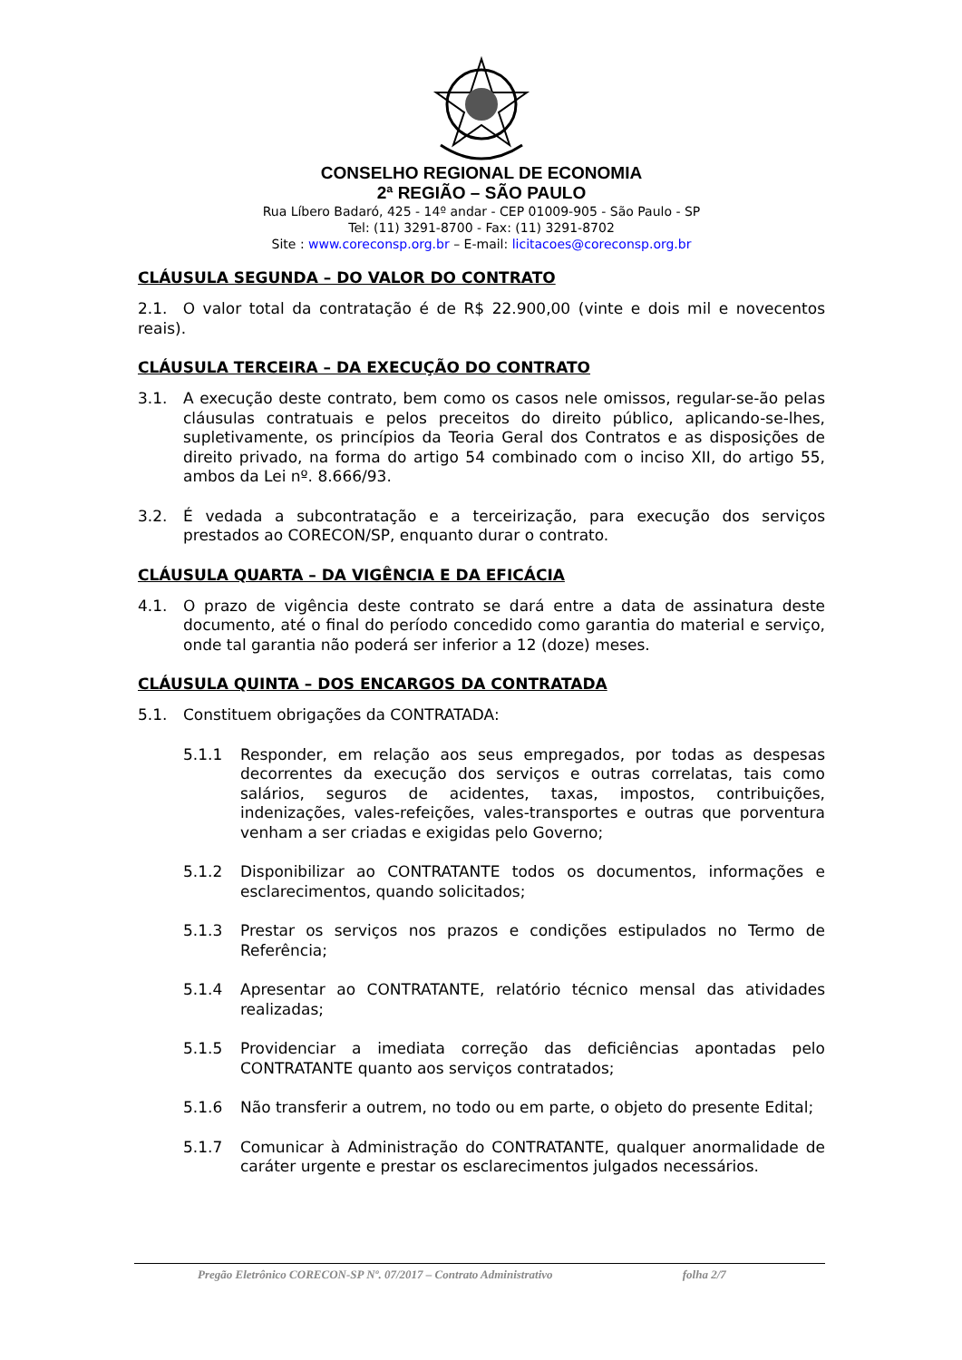CONSELHO REGIONAL DE ECONOMIA
2ª REGIÃO – SÃO PAULO
Rua Líbero Badaró, 425 - 14º andar - CEP 01009-905 - São Paulo - SP
Tel: (11) 3291-8700 - Fax: (11) 3291-8702
Site : www.coreconsp.org.br – E-mail: licitacoes@coreconsp.org.br
CLÁUSULA SEGUNDA – DO VALOR DO CONTRATO
2.1. O valor total da contratação é de R$ 22.900,00 (vinte e dois mil e novecentos reais).
CLÁUSULA TERCEIRA – DA EXECUÇÃO DO CONTRATO
3.1. A execução deste contrato, bem como os casos nele omissos, regular-se-ão pelas cláusulas contratuais e pelos preceitos do direito público, aplicando-se-lhes, supletivamente, os princípios da Teoria Geral dos Contratos e as disposições de direito privado, na forma do artigo 54 combinado com o inciso XII, do artigo 55, ambos da Lei nº. 8.666/93.
3.2. É vedada a subcontratação e a terceirização, para execução dos serviços prestados ao CORECON/SP, enquanto durar o contrato.
CLÁUSULA QUARTA – DA VIGÊNCIA E DA EFICÁCIA
4.1. O prazo de vigência deste contrato se dará entre a data de assinatura deste documento, até o final do período concedido como garantia do material e serviço, onde tal garantia não poderá ser inferior a 12 (doze) meses.
CLÁUSULA QUINTA – DOS ENCARGOS DA CONTRATADA
5.1. Constituem obrigações da CONTRATADA:
5.1.1 Responder, em relação aos seus empregados, por todas as despesas decorrentes da execução dos serviços e outras correlatas, tais como salários, seguros de acidentes, taxas, impostos, contribuições, indenizações, vales-refeições, vales-transportes e outras que porventura venham a ser criadas e exigidas pelo Governo;
5.1.2 Disponibilizar ao CONTRATANTE todos os documentos, informações e esclarecimentos, quando solicitados;
5.1.3 Prestar os serviços nos prazos e condições estipulados no Termo de Referência;
5.1.4 Apresentar ao CONTRATANTE, relatório técnico mensal das atividades realizadas;
5.1.5 Providenciar a imediata correção das deficiências apontadas pelo CONTRATANTE quanto aos serviços contratados;
5.1.6 Não transferir a outrem, no todo ou em parte, o objeto do presente Edital;
5.1.7 Comunicar à Administração do CONTRATANTE, qualquer anormalidade de caráter urgente e prestar os esclarecimentos julgados necessários.
Pregão Eletrônico CORECON-SP Nº. 07/2017 – Contrato Administrativo folha 2/7